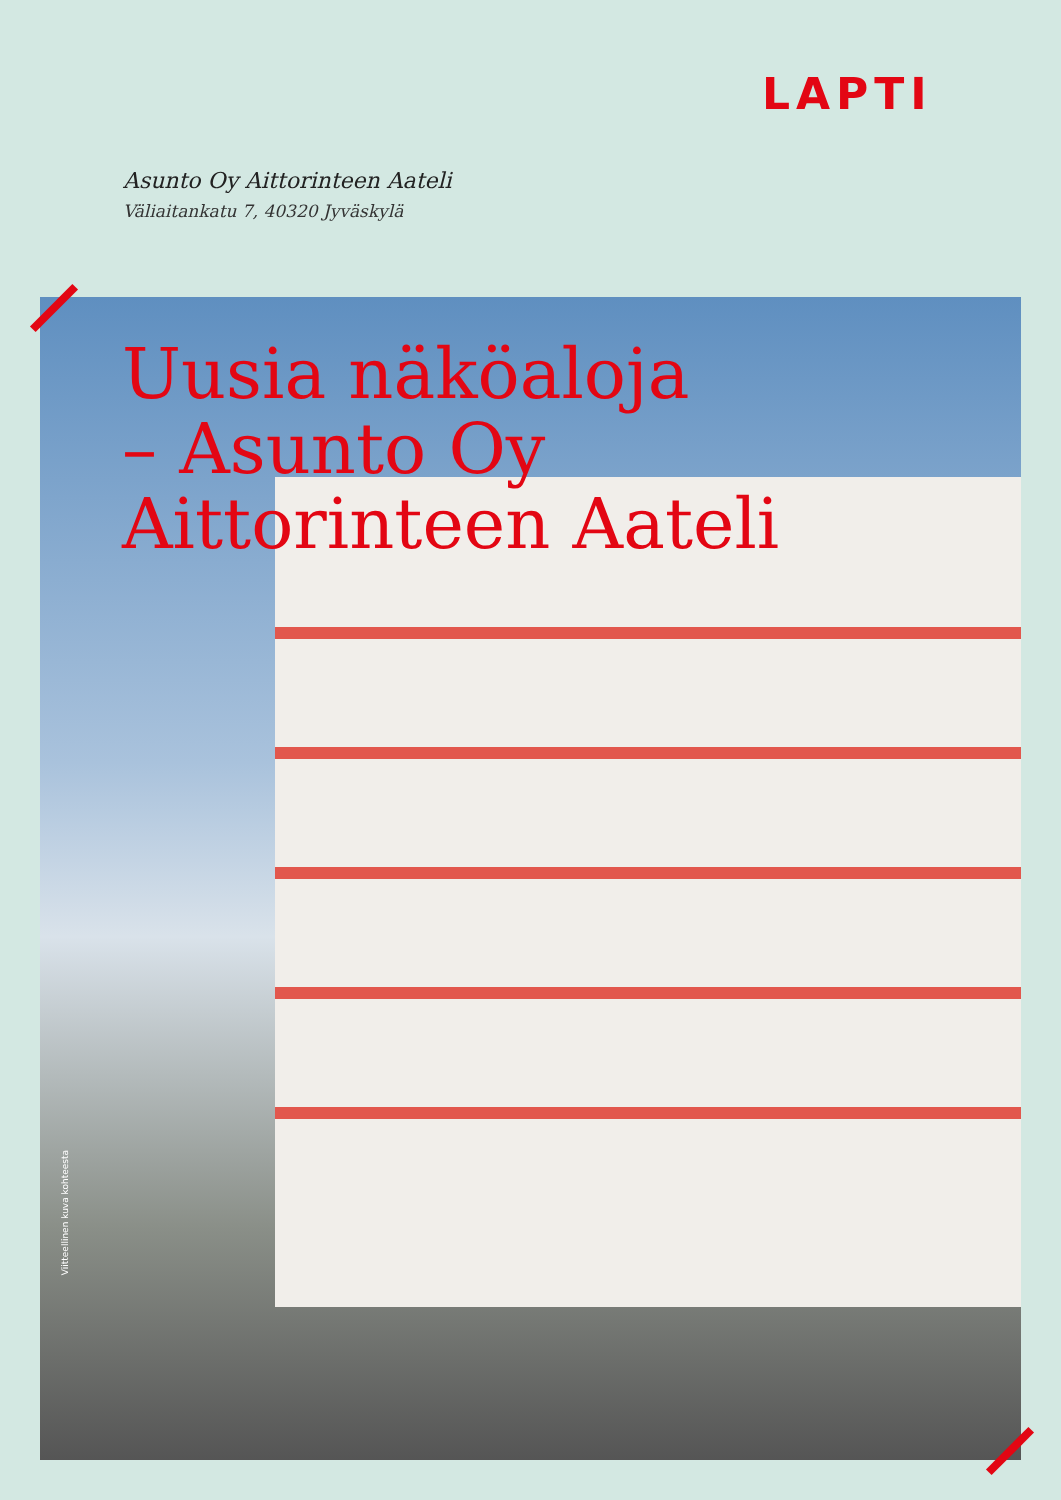LAPTI
Asunto Oy Aittorinteen Aateli
Väliaitankatu 7, 40320 Jyväskylä
Uusia näköaloja
– Asunto Oy
Aittorinteen Aateli
Viitteellinen kuva kohteesta